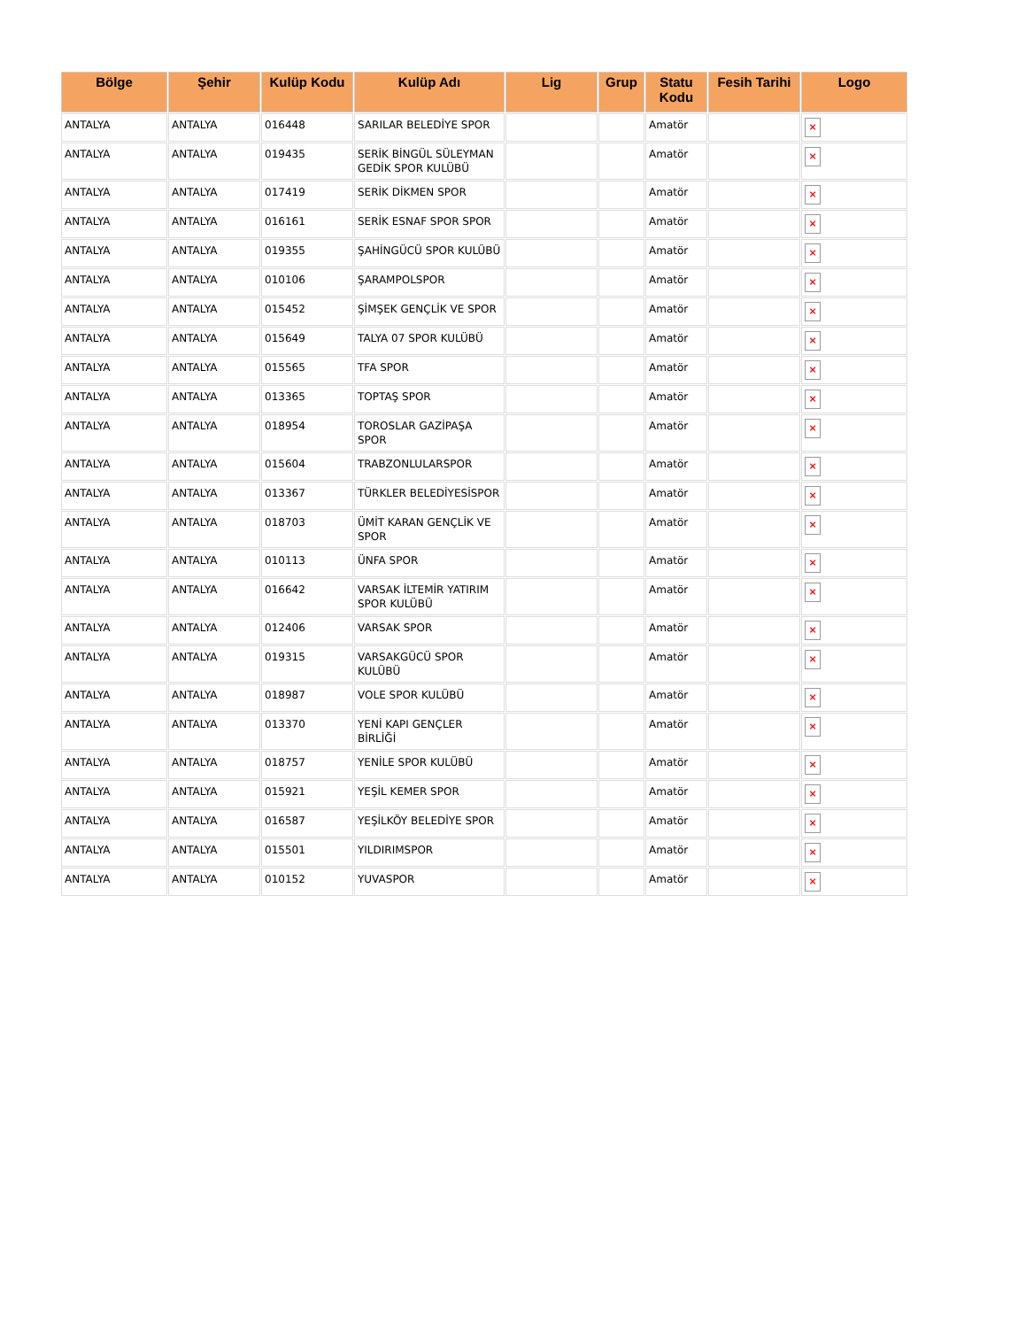| Bölge | Şehir | Kulüp Kodu | Kulüp Adı | Lig | Grup | Statu Kodu | Fesih Tarihi | Logo |
| --- | --- | --- | --- | --- | --- | --- | --- | --- |
| ANTALYA | ANTALYA | 016448 | SARILAR BELEDİYE SPOR | | | Amatör | | × |
| ANTALYA | ANTALYA | 019435 | SERİK BİNGÜL SÜLEYMAN GEDİK SPOR KULÜBÜ | | | Amatör | | × |
| ANTALYA | ANTALYA | 017419 | SERİK DİKMEN SPOR | | | Amatör | | × |
| ANTALYA | ANTALYA | 016161 | SERİK ESNAF SPOR SPOR | | | Amatör | | × |
| ANTALYA | ANTALYA | 019355 | ŞAHİNGÜCÜ SPOR KULÜBÜ | | | Amatör | | × |
| ANTALYA | ANTALYA | 010106 | ŞARAMPOLSPOR | | | Amatör | | × |
| ANTALYA | ANTALYA | 015452 | ŞİMŞEK GENÇLİK VE SPOR | | | Amatör | | × |
| ANTALYA | ANTALYA | 015649 | TALYA 07 SPOR KULÜBÜ | | | Amatör | | × |
| ANTALYA | ANTALYA | 015565 | TFA SPOR | | | Amatör | | × |
| ANTALYA | ANTALYA | 013365 | TOPTAŞ SPOR | | | Amatör | | × |
| ANTALYA | ANTALYA | 018954 | TOROSLAR GAZİPAŞA SPOR | | | Amatör | | × |
| ANTALYA | ANTALYA | 015604 | TRABZONLULARSPOR | | | Amatör | | × |
| ANTALYA | ANTALYA | 013367 | TÜRKLER BELEDİYESİSPOR | | | Amatör | | × |
| ANTALYA | ANTALYA | 018703 | ÜMİT KARAN GENÇLİK VE SPOR | | | Amatör | | × |
| ANTALYA | ANTALYA | 010113 | ÜNFA SPOR | | | Amatör | | × |
| ANTALYA | ANTALYA | 016642 | VARSAK İLTEMİR YATIRIM SPOR KULÜBÜ | | | Amatör | | × |
| ANTALYA | ANTALYA | 012406 | VARSAK SPOR | | | Amatör | | × |
| ANTALYA | ANTALYA | 019315 | VARSAKGÜCÜ SPOR KULÜBÜ | | | Amatör | | × |
| ANTALYA | ANTALYA | 018987 | VOLE SPOR KULÜBÜ | | | Amatör | | × |
| ANTALYA | ANTALYA | 013370 | YENİ KAPI GENÇLER BİRLİĞİ | | | Amatör | | × |
| ANTALYA | ANTALYA | 018757 | YENİLE SPOR KULÜBÜ | | | Amatör | | × |
| ANTALYA | ANTALYA | 015921 | YEŞİL KEMER SPOR | | | Amatör | | × |
| ANTALYA | ANTALYA | 016587 | YEŞİLKÖY BELEDİYE SPOR | | | Amatör | | × |
| ANTALYA | ANTALYA | 015501 | YILDIRIMSPOR | | | Amatör | | × |
| ANTALYA | ANTALYA | 010152 | YUVASPOR | | | Amatör | | × |